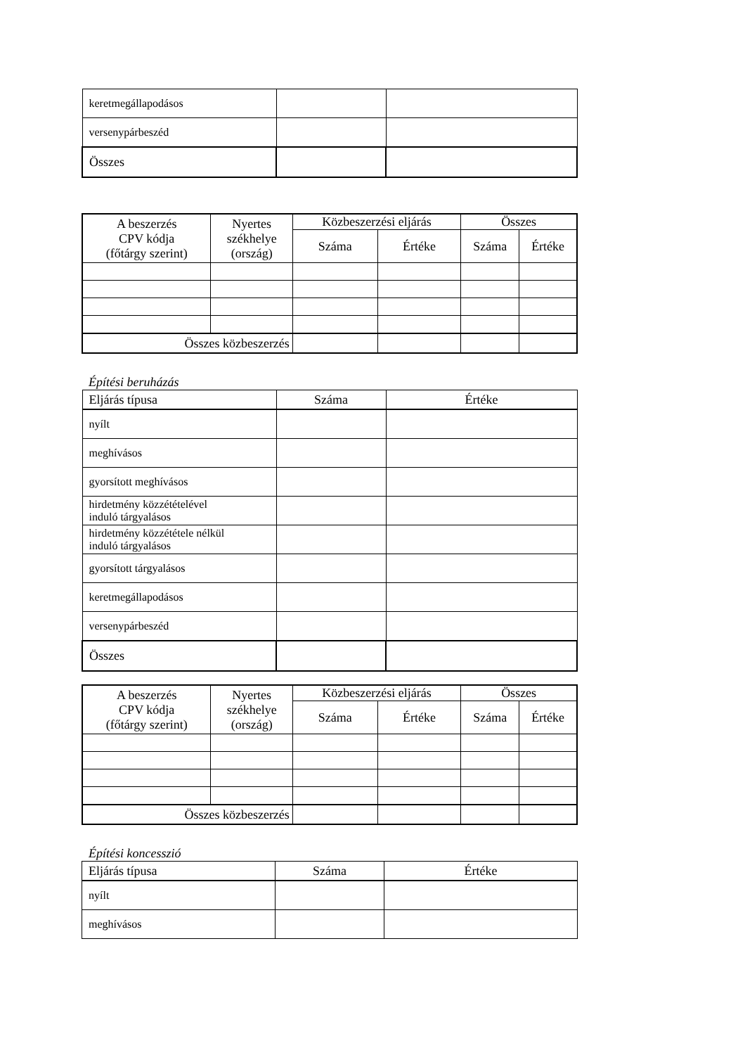| keretmegállapodásos | | |
| versenypárbeszéd | | |
| Összes | | |
| A beszerzés CPV kódja (főtárgy szerint) | Nyertes székhelye (ország) | Közbeszerzési eljárás | | Összes | |
| --- | --- | --- | --- | --- | --- |
| | | Száma | Értéke | Száma | Értéke |
| Összes közbeszerzés | | | | | |
Építési beruházás
| Eljárás típusa | Száma | Értéke |
| nyílt | | |
| meghívásos | | |
| gyorsított meghívásos | | |
| hirdetmény közzétételével induló tárgyalásos | | |
| hirdetmény közzététele nélkül induló tárgyalásos | | |
| gyorsított tárgyalásos | | |
| keretmegállapodásos | | |
| versenypárbeszéd | | |
| Összes | | |
| A beszerzés CPV kódja (főtárgy szerint) | Nyertes székhelye (ország) | Közbeszerzési eljárás | | Összes | |
| --- | --- | --- | --- | --- | --- |
| | | Száma | Értéke | Száma | Értéke |
| Összes közbeszerzés | | | | | |
Építési koncesszió
| Eljárás típusa | Száma | Értéke |
| nyílt | | |
| meghívásos | | |